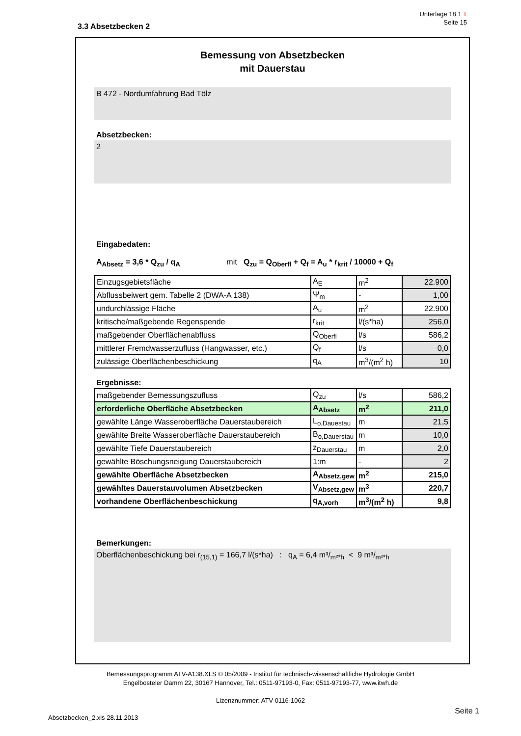Unterlage 18.1 T
Seite 15
3.3 Absetzbecken 2
Bemessung von Absetzbecken
mit Dauerstau
B 472 - Nordumfahrung Bad Tölz
Absetzbecken:
2
Eingabedaten:
A<sub>Absetz</sub> = 3,6 * Q<sub>zu</sub> / q<sub>A</sub> mit Q<sub>zu</sub> = Q<sub>Oberfl</sub> + Q<sub>f</sub> = A<sub>u</sub> * r<sub>krit</sub> / 10000 + Q<sub>f</sub>
| Einzugsgebietsfläche | A<sub>E</sub> | m<sup>2</sup> | 22.900 |
| Abflussbeiwert gem. Tabelle 2 (DWA-A 138) | Ψ<sub>m</sub> | - | 1,00 |
| undurchlässige Fläche | A<sub>u</sub> | m<sup>2</sup> | 22.900 |
| kritische/maßgebende Regenspende | r<sub>krit</sub> | l/(s*ha) | 256,0 |
| maßgebender Oberflächenabfluss | Q<sub>Oberfl</sub> | l/s | 586,2 |
| mittlerer Fremdwasserzufluss (Hangwasser, etc.) | Q<sub>f</sub> | l/s | 0,0 |
| zulässige Oberflächenbeschickung | q<sub>A</sub> | m<sup>3</sup>/(m<sup>2</sup> h) | 10 |
Ergebnisse:
| maßgebender Bemessungszufluss | Q<sub>zu</sub> | l/s | 586,2 |
| erforderliche Oberfläche Absetzbecken | A<sub>Absetz</sub> | m<sup>2</sup> | 211,0 |
| gewählte Länge Wasseroberfläche Dauerstaubereich | L<sub>o,Dauestau</sub> | m | 21,5 |
| gewählte Breite Wasseroberfläche Dauerstaubereich | B<sub>o,Dauerstau</sub> | m | 10,0 |
| gewählte Tiefe Dauerstaubereich | z<sub>Dauerstau</sub> | m | 2,0 |
| gewählte Böschungsneigung Dauerstaubereich | 1:m | - | 2 |
| gewählte Oberfläche Absetzbecken | A<sub>Absetz,gew</sub> | m<sup>2</sup> | 215,0 |
| gewähltes Dauerstauvolumen Absetzbecken | V<sub>Absetz,gew</sub> | m<sup>3</sup> | 220,7 |
| vorhandene Oberflächenbeschickung | q<sub>A,vorh</sub> | m<sup>3</sup>/(m<sup>2</sup> h) | 9,8 |
Bemerkungen:
Oberflächenbeschickung bei r<sub>(15,1)</sub> = 166,7 l/(s*ha) : q<sub>A</sub> = 6,4 m³/<sub>m²*h</sub> < 9 m³/<sub>m²*h</sub>
Bemessungsprogramm ATV-A138.XLS © 05/2009 - Institut für technisch-wissenschaftliche Hydrologie GmbH
Engelbosteler Damm 22, 30167 Hannover, Tel.: 0511-97193-0, Fax: 0511-97193-77, www.itwh.de
Lizenznummer: ATV-0116-1062
Seite 1
Absetzbecken_2.xls 28.11.2013